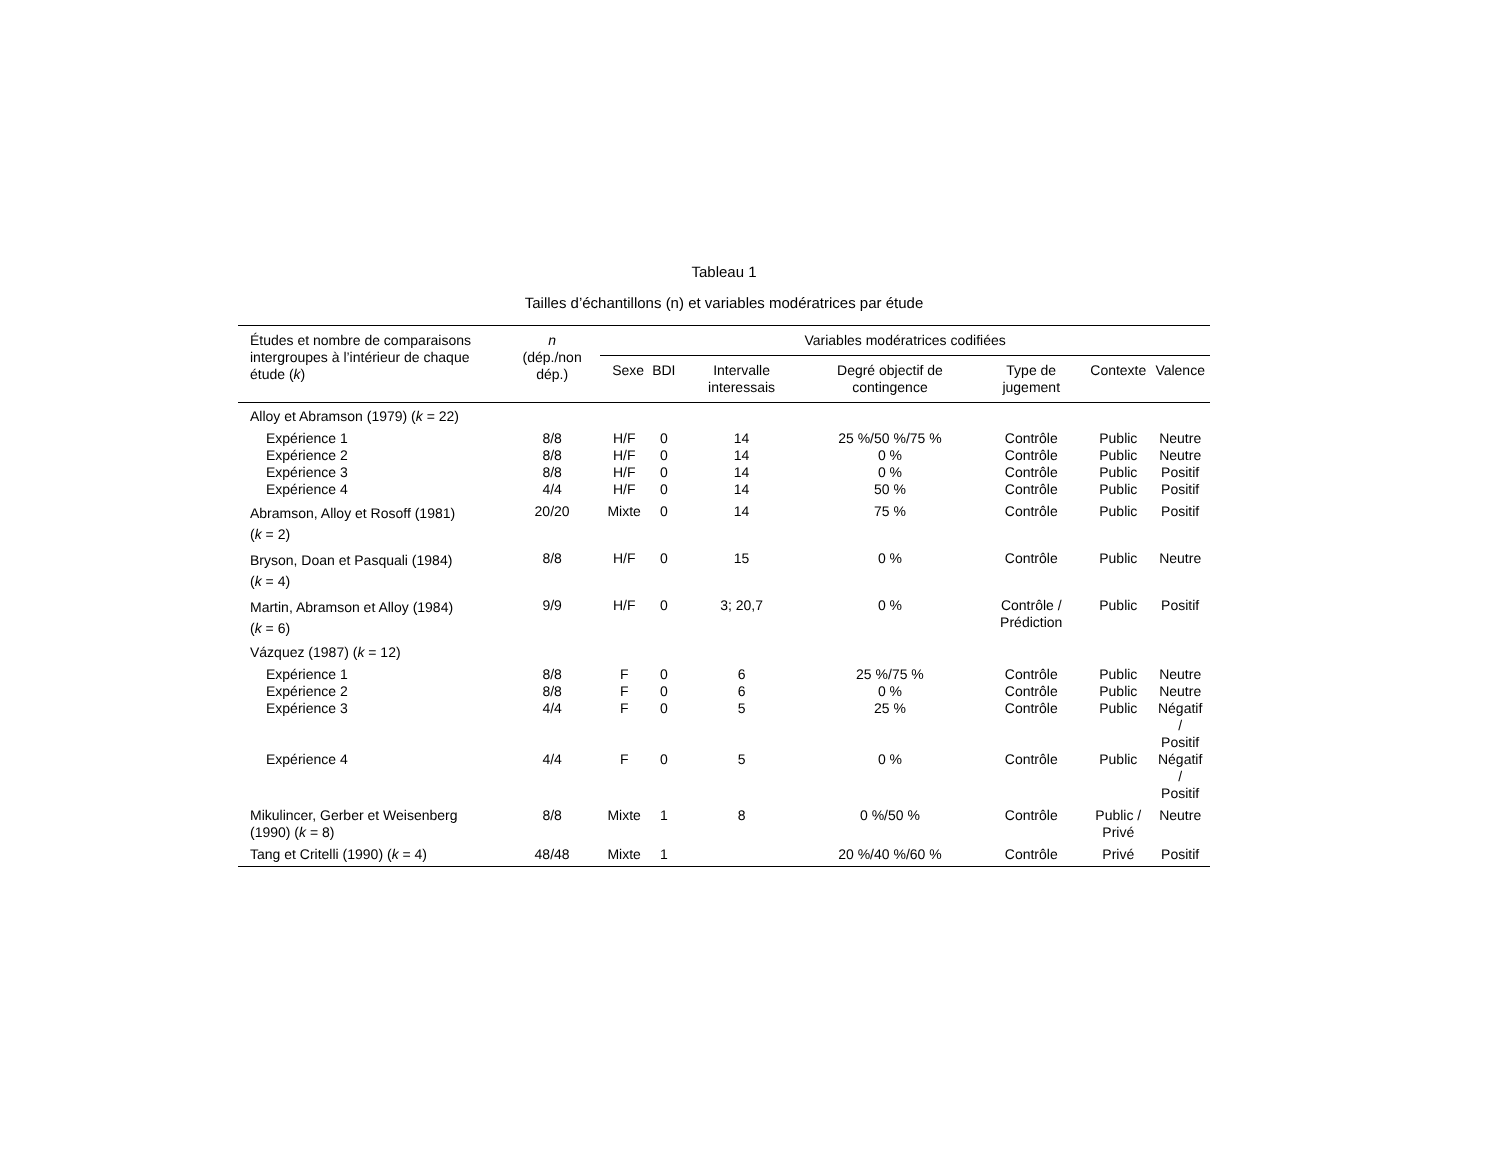Tableau 1
Tailles d’échantillons (n) et variables modératrices par étude
| Études et nombre de comparaisons intergroupes à l’intérieur de chaque étude ( k ) | n (dép./non dép.) | Variables modératrices codifiées | | | | | | |
| --- | --- | --- | --- | --- | --- | --- | --- | --- |
| | | Sexe | BDI | Intervalle interessais | Degré objectif de contingence | Type de jugement | Contexte | Valence |
| Alloy et Abramson (1979) ( k = 22) | | | | | | | | |
| Expérience 1 | 8/8 | H/F | 0 | 14 | 25 %/50 %/75 % | Contrôle | Public | Neutre |
| Expérience 2 | 8/8 | H/F | 0 | 14 | 0 % | Contrôle | Public | Neutre |
| Expérience 3 | 8/8 | H/F | 0 | 14 | 0 % | Contrôle | Public | Positif |
| Expérience 4 | 4/4 | H/F | 0 | 14 | 50 % | Contrôle | Public | Positif |
| Abramson, Alloy et Rosoff (1981) ( k = 2) | 20/20 | Mixte | 0 | 14 | 75 % | Contrôle | Public | Positif |
| Bryson, Doan et Pasquali (1984) ( k = 4) | 8/8 | H/F | 0 | 15 | 0 % | Contrôle | Public | Neutre |
| Martin, Abramson et Alloy (1984) ( k = 6) | 9/9 | H/F | 0 | 3; 20,7 | 0 % | Contrôle / Prédiction | Public | Positif |
| Vázquez (1987) ( k = 12) | | | | | | | | |
| Expérience 1 | 8/8 | F | 0 | 6 | 25 %/75 % | Contrôle | Public | Neutre |
| Expérience 2 | 8/8 | F | 0 | 6 | 0 % | Contrôle | Public | Neutre |
| Expérience 3 | 4/4 | F | 0 | 5 | 25 % | Contrôle | Public | Négatif / Positif |
| Expérience 4 | 4/4 | F | 0 | 5 | 0 % | Contrôle | Public | Négatif / Positif |
| Mikulincer, Gerber et Weisenberg (1990) ( k = 8) | 8/8 | Mixte | 1 | 8 | 0 %/50 % | Contrôle | Public / Privé | Neutre |
| Tang et Critelli (1990) ( k = 4) | 48/48 | Mixte | 1 | | 20 %/40 %/60 % | Contrôle | Privé | Positif |